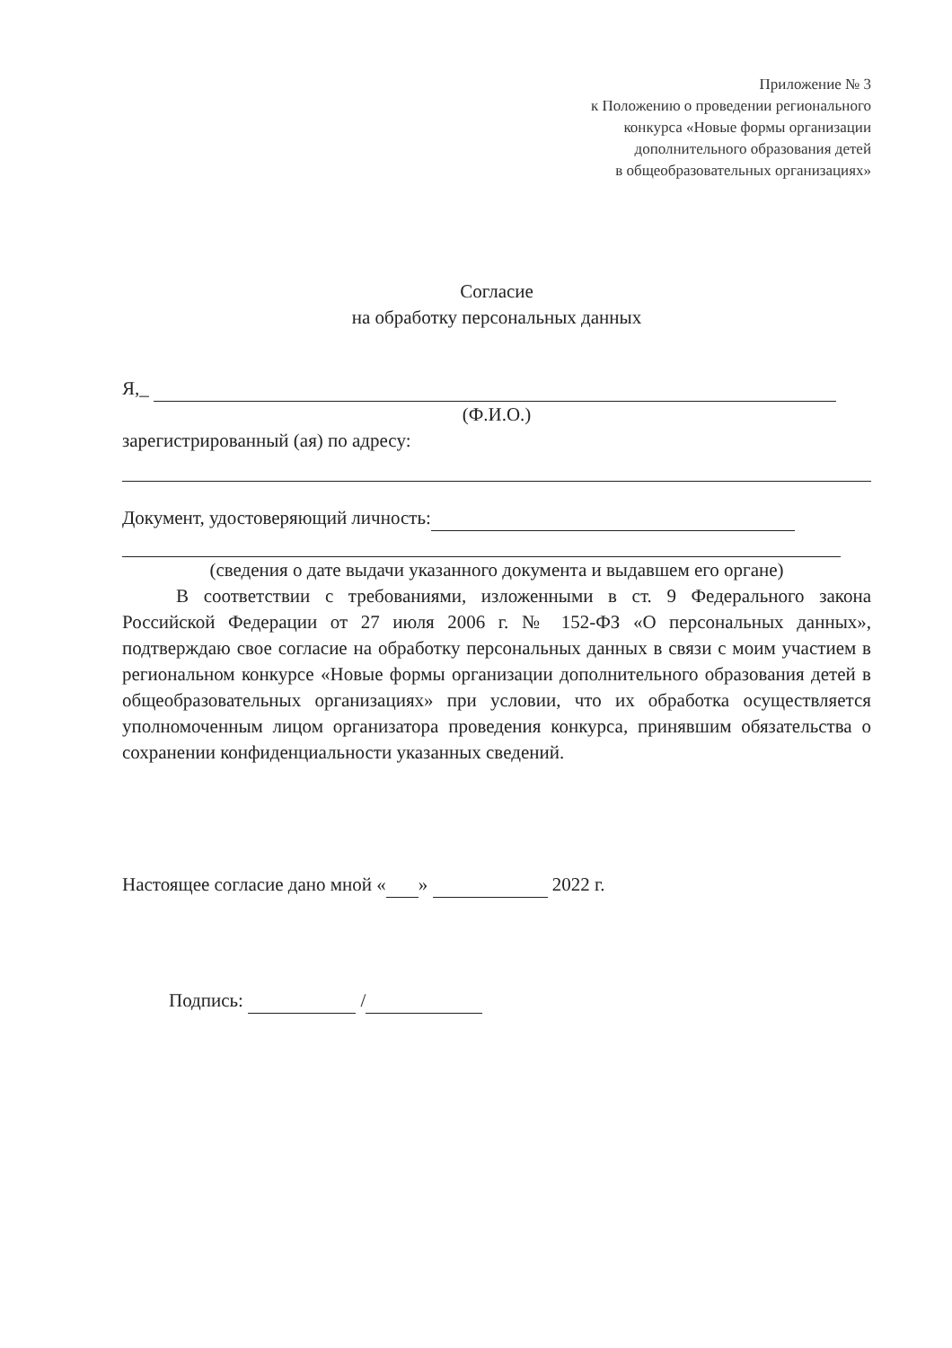Приложение № 3
к Положению о проведении регионального
конкурса «Новые формы организации
дополнительного образования детей
в общеобразовательных организациях»
Согласие
на обработку персональных данных
Я,_
(Ф.И.О.)
зарегистрированный (ая) по адресу:
Документ, удостоверяющий личность:
(сведения о дате выдачи указанного документа и выдавшем его органе)
В соответствии с требованиями, изложенными в ст. 9 Федерального закона Российской Федерации от 27 июля 2006 г. № 152-ФЗ «О персональных данных», подтверждаю свое согласие на обработку персональных данных в связи с моим участием в региональном конкурсе «Новые формы организации дополнительного образования детей в общеобразовательных организациях» при условии, что их обработка осуществляется уполномоченным лицом организатора проведения конкурса, принявшим обязательства о сохранении конфиденциальности указанных сведений.
Настоящее согласие дано мной « » 2022 г.
Подпись: /